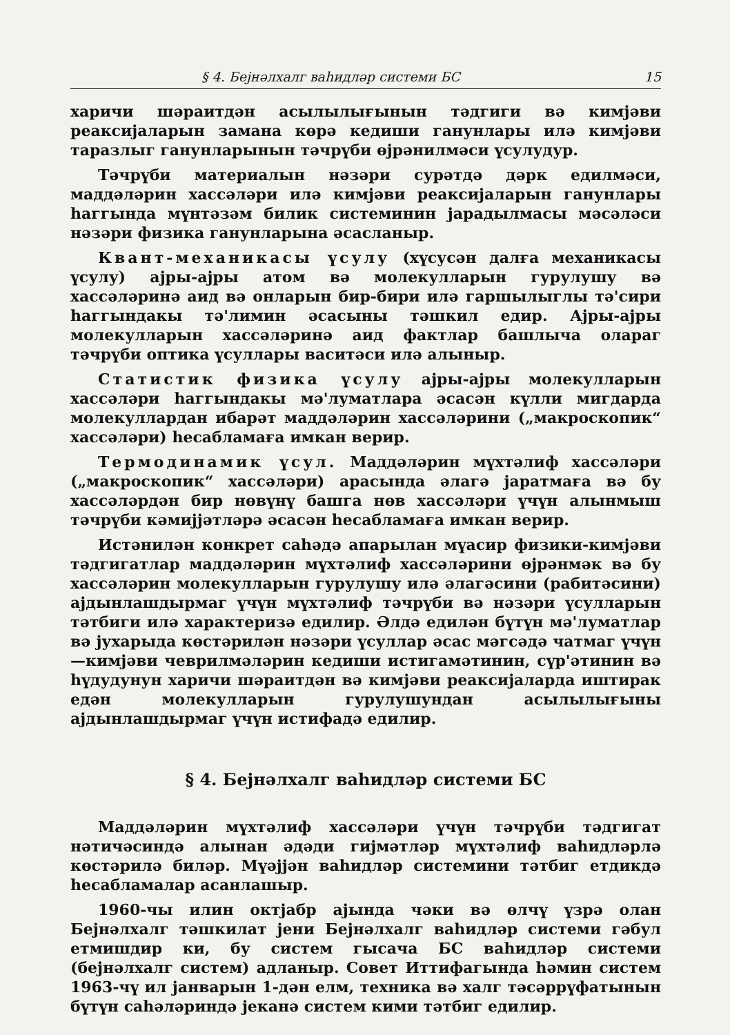§ 4. Бејнәлхалг ваһидләр системи БС 15
харичи шәраитдән асылылығынын тәдгиги вә кимјәви реаксијаларын замана көрә кедиши ганунлары илә кимјәви таразлыг ганунларынын тәчрүби өјрәнилмәси үсулудур.
Тәчрүби материалын нәзәри сурәтдә дәрк едилмәси, маддәләрин хассәләри илә кимјәви реаксијаларын ганунлары һаггында мүнтәзәм билик системинин јарадылмасы мәсәләси нәзәри физика ганунларына әсасланыр.
Квант-механикасы үсулу (хүсусән далға механикасы үсулу) ајры-ајры атом вә молекулларын гурулушу вә хассәләринә аид вә онларын бир-бири илә гаршылыглы тә'сири һаггындакы тә'лимин әсасыны тәшкил едир. Ајры-ајры молекулларын хассәләринә аид фактлар башлыча олараг тәчрүби оптика үсуллары васитәси илә алыныр.
Статистик физика үсулу ајры-ајры молекулларын хассәләри һаггындакы мә'луматлара әсасән күлли мигдарда молекуллардан ибарәт маддәләрин хассәләрини („макроскопик“ хассәләри) һесабламаға имкан верир.
Термодинамик үсул. Маддәләрин мүхтәлиф хассәләри („макроскопик“ хассәләри) арасында әлагә јаратмаға вә бу хассәләрдән бир нөвүнү башга нөв хассәләри үчүн алынмыш тәчрүби кәмијјәтләрә әсасән һесабламаға имкан верир.
Истәнилән конкрет саһәдә апарылан мүасир физики-кимјәви тәдгигатлар маддәләрин мүхтәлиф хассәләрини өјрәнмәк вә бу хассәләрин молекулларын гурулушу илә әлагәсини (рабитәсини) ајдынлашдырмаг үчүн мүхтәлиф тәчрүби вә нәзәри үсулларын тәтбиги илә характеризә едилир. Әлдә едилән бүтүн мә'луматлар вә јухарыда көстәрилән нәзәри үсуллар әсас мәгсәдә чатмаг үчүн—кимјәви чеврилмәләрин кедиши истигамәтинин, сүр'әтинин вә һүдудунун харичи шәраитдән вә кимјәви реаксијаларда иштирак едән молекулларын гурулушундан асылылығыны ајдынлашдырмаг үчүн истифадә едилир.
§ 4. Бејнәлхалг ваһидләр системи БС
Маддәләрин мүхтәлиф хассәләри үчүн тәчрүби тәдгигат нәтичәсиндә алынан әдәди гијмәтләр мүхтәлиф ваһидләрлә көстәрилә биләр. Мүәјјән ваһидләр системини тәтбиг етдикдә һесабламалар асанлашыр.
1960-чы илин октјабр ајында чәки вә өлчү үзрә олан Бејнәлхалг тәшкилат јени Бејнәлхалг ваһидләр системи гәбул етмишдир ки, бу систем гысача БС ваһидләр системи (бејнәлхалг систем) адланыр. Совет Иттифагында һәмин систем 1963-чү ил јанварын 1-дән елм, техника вә халг тәсәррүфатынын бүтүн саһәләриндә јеканә систем кими тәтбиг едилир.